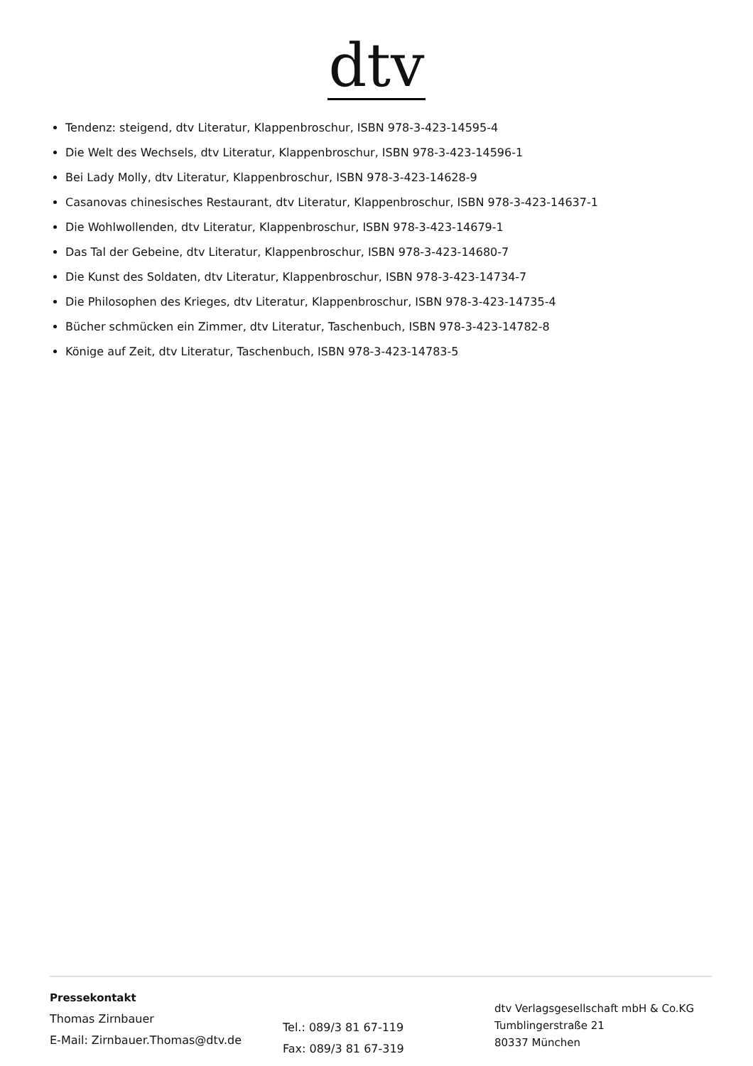dtv
Tendenz: steigend, dtv Literatur, Klappenbroschur, ISBN 978-3-423-14595-4
Die Welt des Wechsels, dtv Literatur, Klappenbroschur, ISBN 978-3-423-14596-1
Bei Lady Molly, dtv Literatur, Klappenbroschur, ISBN 978-3-423-14628-9
Casanovas chinesisches Restaurant, dtv Literatur, Klappenbroschur, ISBN 978-3-423-14637-1
Die Wohlwollenden, dtv Literatur, Klappenbroschur, ISBN 978-3-423-14679-1
Das Tal der Gebeine, dtv Literatur, Klappenbroschur, ISBN 978-3-423-14680-7
Die Kunst des Soldaten, dtv Literatur, Klappenbroschur, ISBN 978-3-423-14734-7
Die Philosophen des Krieges, dtv Literatur, Klappenbroschur, ISBN 978-3-423-14735-4
Bücher schmücken ein Zimmer, dtv Literatur, Taschenbuch, ISBN 978-3-423-14782-8
Könige auf Zeit, dtv Literatur, Taschenbuch, ISBN 978-3-423-14783-5
Pressekontakt
Thomas Zirnbauer
E-Mail: Zirnbauer.Thomas@dtv.de
Tel.: 089/3 81 67-119
Fax: 089/3 81 67-319
dtv Verlagsgesellschaft mbH & Co.KG
Tumblingerstraße 21
80337 München